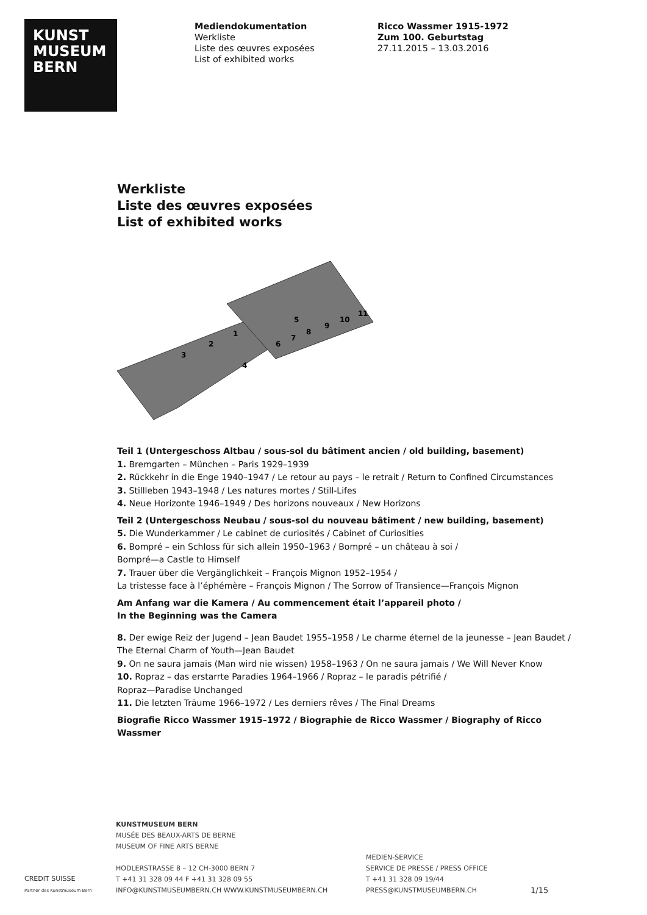KUNST
MUSEUM
BERN
Mediendokumentation
Werkliste
Liste des œuvres exposées
List of exhibited works
Ricco Wassmer 1915-1972
Zum 100. Geburtstag
27.11.2015 – 13.03.2016
Werkliste
Liste des œuvres exposées
List of exhibited works
1
2
3
4
5
6
7
8
9
10
11
Teil 1 (Untergeschoss Altbau / sous-sol du bâtiment ancien / old building, basement)
1. Bremgarten – München – Paris 1929–1939
2. Rückkehr in die Enge 1940–1947 / Le retour au pays – le retrait / Return to Confined Circumstances
3. Stillleben 1943–1948 / Les natures mortes / Still-Lifes
4. Neue Horizonte 1946–1949 / Des horizons nouveaux / New Horizons
Teil 2 (Untergeschoss Neubau / sous-sol du nouveau bâtiment / new building, basement)
5. Die Wunderkammer / Le cabinet de curiosités / Cabinet of Curiosities
6. Bompré – ein Schloss für sich allein 1950–1963 / Bompré – un château à soi /
Bompré—a Castle to Himself
7. Trauer über die Vergänglichkeit – François Mignon 1952–1954 /
La tristesse face à l’éphémère – François Mignon / The Sorrow of Transience—François Mignon
Am Anfang war die Kamera / Au commencement était l’appareil photo /
In the Beginning was the Camera
8. Der ewige Reiz der Jugend – Jean Baudet 1955–1958 / Le charme éternel de la jeunesse – Jean Baudet / The Eternal Charm of Youth—Jean Baudet
9. On ne saura jamais (Man wird nie wissen) 1958–1963 / On ne saura jamais / We Will Never Know
10. Ropraz – das erstarrte Paradies 1964–1966 / Ropraz – le paradis pétrifié /
Ropraz—Paradise Unchanged
11. Die letzten Träume 1966–1972 / Les derniers rêves / The Final Dreams
Biografie Ricco Wassmer 1915–1972 / Biographie de Ricco Wassmer / Biography of Ricco Wassmer
CREDIT SUISSE
Partner des Kunstmuseum Bern
KUNSTMUSEUM BERN
MUSÉE DES BEAUX-ARTS DE BERNE
MUSEUM OF FINE ARTS BERNE
HODLERSTRASSE 8 – 12 CH-3000 BERN 7
T +41 31 328 09 44 F +41 31 328 09 55
INFO@KUNSTMUSEUMBERN.CH WWW.KUNSTMUSEUMBERN.CH
MEDIEN-SERVICE
SERVICE DE PRESSE / PRESS OFFICE
T +41 31 328 09 19/44
PRESS@KUNSTMUSEUMBERN.CH
1/15